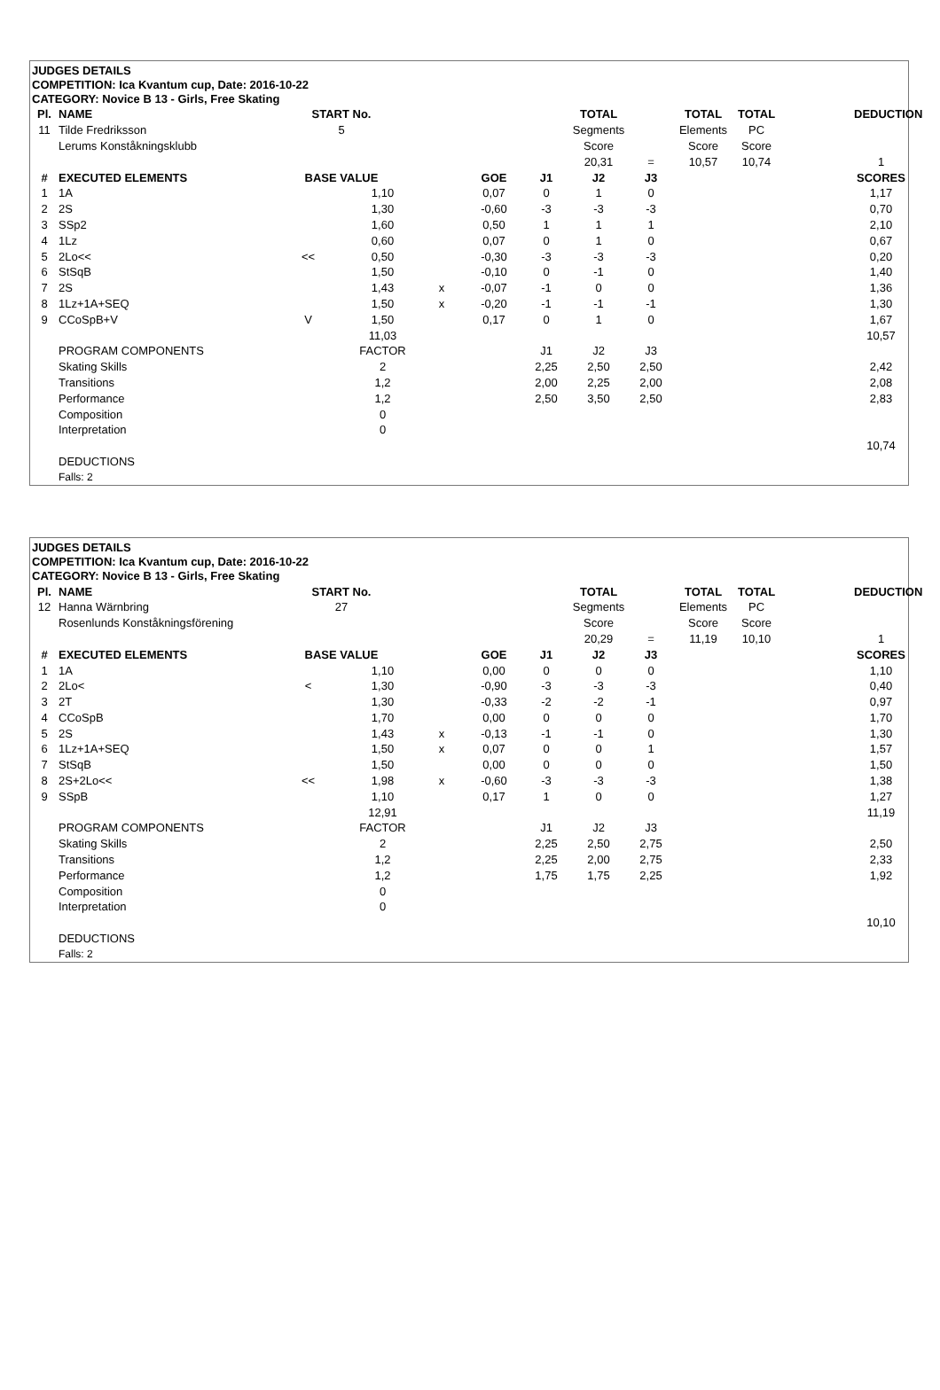JUDGES DETAILS
COMPETITION: Ica Kvantum cup, Date: 2016-10-22
CATEGORY: Novice B 13 - Girls, Free Skating
| Pl. | NAME | START No. | | | | | TOTAL | | TOTAL | TOTAL | | DEDUCTION |
| 11 | Tilde Fredriksson | 5 | | | | | Segments | | Elements | PC | | |
| | Lerums Konståkningsklubb | | | | | | Score | | Score | Score | | |
| | | | | | | | 20,31 | = | 10,57 | 10,74 | | 1 |
| # | EXECUTED ELEMENTS | BASE VALUE | | | GOE | J1 | J2 | J3 | | | | SCORES |
| 1 | 1A | | 1,10 | | 0,07 | 0 | 1 | 0 | | | | 1,17 |
| 2 | 2S | | 1,30 | | -0,60 | -3 | -3 | -3 | | | | 0,70 |
| 3 | SSp2 | | 1,60 | | 0,50 | 1 | 1 | 1 | | | | 2,10 |
| 4 | 1Lz | | 0,60 | | 0,07 | 0 | 1 | 0 | | | | 0,67 |
| 5 | 2Lo<< | << | 0,50 | | -0,30 | -3 | -3 | -3 | | | | 0,20 |
| 6 | StSqB | | 1,50 | | -0,10 | 0 | -1 | 0 | | | | 1,40 |
| 7 | 2S | | 1,43 | x | -0,07 | -1 | 0 | 0 | | | | 1,36 |
| 8 | 1Lz+1A+SEQ | | 1,50 | x | -0,20 | -1 | -1 | -1 | | | | 1,30 |
| 9 | CCoSpB+V | V | 1,50 | | 0,17 | 0 | 1 | 0 | | | | 1,67 |
| | | | 11,03 | | | | | | | | | 10,57 |
| | PROGRAM COMPONENTS | | FACTOR | | | J1 | J2 | J3 | | | | |
| | Skating Skills | | 2 | | | 2,25 | 2,50 | 2,50 | | | | 2,42 |
| | Transitions | | 1,2 | | | 2,00 | 2,25 | 2,00 | | | | 2,08 |
| | Performance | | 1,2 | | | 2,50 | 3,50 | 2,50 | | | | 2,83 |
| | Composition | | 0 | | | | | | | | | |
| | Interpretation | | 0 | | | | | | | | | |
| | | | | | | | | | | | | 10,74 |
| | DEDUCTIONS | | | | | | | | | | | |
| | Falls: 2 | | | | | | | | | | | |
JUDGES DETAILS
COMPETITION: Ica Kvantum cup, Date: 2016-10-22
CATEGORY: Novice B 13 - Girls, Free Skating
| Pl. | NAME | START No. | | | | | TOTAL | | TOTAL | TOTAL | | DEDUCTION |
| 12 | Hanna Wärnbring | 27 | | | | | Segments | | Elements | PC | | |
| | Rosenlunds Konståkningsförening | | | | | | Score | | Score | Score | | |
| | | | | | | | 20,29 | = | 11,19 | 10,10 | | 1 |
| # | EXECUTED ELEMENTS | BASE VALUE | | | GOE | J1 | J2 | J3 | | | | SCORES |
| 1 | 1A | | 1,10 | | 0,00 | 0 | 0 | 0 | | | | 1,10 |
| 2 | 2Lo< | < | 1,30 | | -0,90 | -3 | -3 | -3 | | | | 0,40 |
| 3 | 2T | | 1,30 | | -0,33 | -2 | -2 | -1 | | | | 0,97 |
| 4 | CCoSpB | | 1,70 | | 0,00 | 0 | 0 | 0 | | | | 1,70 |
| 5 | 2S | | 1,43 | x | -0,13 | -1 | -1 | 0 | | | | 1,30 |
| 6 | 1Lz+1A+SEQ | | 1,50 | x | 0,07 | 0 | 0 | 1 | | | | 1,57 |
| 7 | StSqB | | 1,50 | | 0,00 | 0 | 0 | 0 | | | | 1,50 |
| 8 | 2S+2Lo<< | << | 1,98 | x | -0,60 | -3 | -3 | -3 | | | | 1,38 |
| 9 | SSpB | | 1,10 | | 0,17 | 1 | 0 | 0 | | | | 1,27 |
| | | | 12,91 | | | | | | | | | 11,19 |
| | PROGRAM COMPONENTS | | FACTOR | | | J1 | J2 | J3 | | | | |
| | Skating Skills | | 2 | | | 2,25 | 2,50 | 2,75 | | | | 2,50 |
| | Transitions | | 1,2 | | | 2,25 | 2,00 | 2,75 | | | | 2,33 |
| | Performance | | 1,2 | | | 1,75 | 1,75 | 2,25 | | | | 1,92 |
| | Composition | | 0 | | | | | | | | | |
| | Interpretation | | 0 | | | | | | | | | |
| | | | | | | | | | | | | 10,10 |
| | DEDUCTIONS | | | | | | | | | | | |
| | Falls: 2 | | | | | | | | | | | |